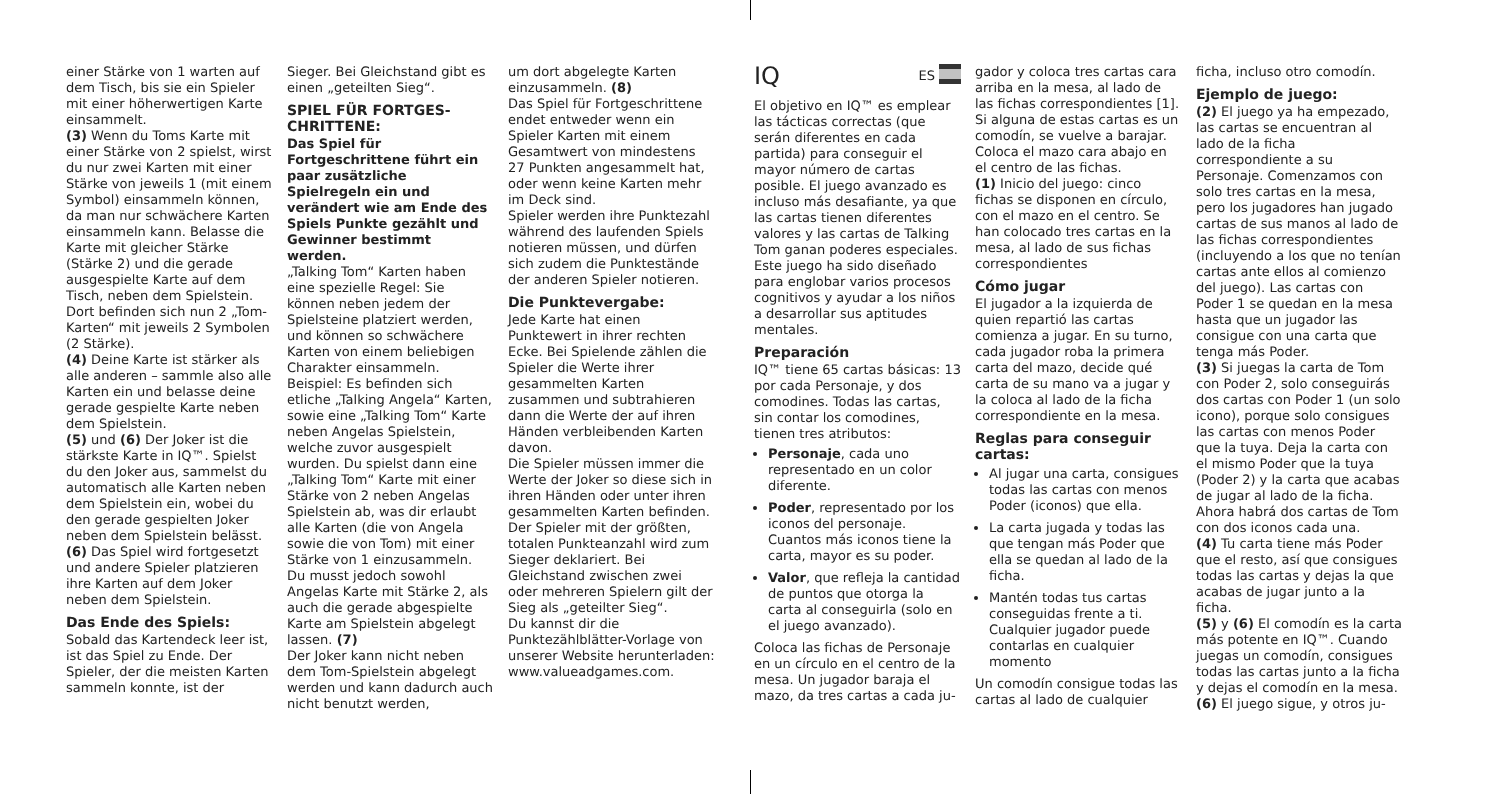einer Stärke von 1 warten auf dem Tisch, bis sie ein Spieler mit einer höherwertigen Karte einsammelt.
(3) Wenn du Toms Karte mit einer Stärke von 2 spielst, wirst du nur zwei Karten mit einer Stärke von jeweils 1 (mit einem Symbol) einsammeln können, da man nur schwächere Karten einsammeln kann. Belasse die Karte mit gleicher Stärke (Stärke 2) und die gerade ausgespielte Karte auf dem Tisch, neben dem Spielstein. Dort befinden sich nun 2 „Tom-Karten“ mit jeweils 2 Symbolen (2 Stärke).
(4) Deine Karte ist stärker als alle anderen – sammle also alle Karten ein und belasse deine gerade gespielte Karte neben dem Spielstein.
(5) und (6) Der Joker ist die stärkste Karte in IQ™. Spielst du den Joker aus, sammelst du automatisch alle Karten neben dem Spielstein ein, wobei du den gerade gespielten Joker neben dem Spielstein belässt. (6) Das Spiel wird fortgesetzt und andere Spieler platzieren ihre Karten auf dem Joker neben dem Spielstein.
Das Ende des Spiels:
Sobald das Kartendeck leer ist, ist das Spiel zu Ende. Der Spieler, der die meisten Karten sammeln konnte, ist der
Sieger. Bei Gleichstand gibt es einen „geteilten Sieg“.
SPIEL FÜR FORTGES-CHRITTENE:
Das Spiel für Fortgeschrittene führt ein paar zusätzliche Spielregeln ein und verändert wie am Ende des Spiels Punkte gezählt und Gewinner bestimmt werden.
„Talking Tom“ Karten haben eine spezielle Regel: Sie können neben jedem der Spielsteine platziert werden, und können so schwächere Karten von einem beliebigen Charakter einsammeln. Beispiel: Es befinden sich etliche „Talking Angela“ Karten, sowie eine „Talking Tom“ Karte neben Angelas Spielstein, welche zuvor ausgespielt wurden. Du spielst dann eine „Talking Tom“ Karte mit einer Stärke von 2 neben Angelas Spielstein ab, was dir erlaubt alle Karten (die von Angela sowie die von Tom) mit einer Stärke von 1 einzusammeln. Du musst jedoch sowohl Angelas Karte mit Stärke 2, als auch die gerade abgespielte Karte am Spielstein abgelegt lassen. (7)
Der Joker kann nicht neben dem Tom-Spielstein abgelegt werden und kann dadurch auch nicht benutzt werden,
um dort abgelegte Karten einzusammeln. (8)
Das Spiel für Fortgeschrittene endet entweder wenn ein Spieler Karten mit einem Gesamtwert von mindestens 27 Punkten angesammelt hat, oder wenn keine Karten mehr im Deck sind.
Spieler werden ihre Punktezahl während des laufenden Spiels notieren müssen, und dürfen sich zudem die Punktestände der anderen Spieler notieren.
Die Punktevergabe:
Jede Karte hat einen Punktewert in ihrer rechten Ecke. Bei Spielende zählen die Spieler die Werte ihrer gesammelten Karten zusammen und subtrahieren dann die Werte der auf ihren Händen verbleibenden Karten davon.
Die Spieler müssen immer die Werte der Joker so diese sich in ihren Händen oder unter ihren gesammelten Karten befinden. Der Spieler mit der größten, totalen Punkteanzahl wird zum Sieger deklariert. Bei Gleichstand zwischen zwei oder mehreren Spielern gilt der Sieg als „geteilter Sieg“.
Du kannst dir die Punktezählblätter-Vorlage von unserer Website herunterladen: www.valueadgames.com.
IQ ES
El objetivo en IQ™ es emplear las tácticas correctas (que serán diferentes en cada partida) para conseguir el mayor número de cartas posible. El juego avanzado es incluso más desafiante, ya que las cartas tienen diferentes valores y las cartas de Talking Tom ganan poderes especiales. Este juego ha sido diseñado para englobar varios procesos cognitivos y ayudar a los niños a desarrollar sus aptitudes mentales.
Preparación
IQ™ tiene 65 cartas básicas: 13 por cada Personaje, y dos comodines. Todas las cartas, sin contar los comodines, tienen tres atributos:
Personaje, cada uno representado en un color diferente.
Poder, representado por los iconos del personaje. Cuantos más iconos tiene la carta, mayor es su poder.
Valor, que refleja la cantidad de puntos que otorga la carta al conseguirla (solo en el juego avanzado).
Coloca las fichas de Personaje en un círculo en el centro de la mesa. Un jugador baraja el mazo, da tres cartas a cada ju-
gador y coloca tres cartas cara arriba en la mesa, al lado de las fichas correspondientes [1]. Si alguna de estas cartas es un comodín, se vuelve a barajar. Coloca el mazo cara abajo en el centro de las fichas.
(1) Inicio del juego: cinco fichas se disponen en círculo, con el mazo en el centro. Se han colocado tres cartas en la mesa, al lado de sus fichas correspondientes
Cómo jugar
El jugador a la izquierda de quien repartió las cartas comienza a jugar. En su turno, cada jugador roba la primera carta del mazo, decide qué carta de su mano va a jugar y la coloca al lado de la ficha correspondiente en la mesa.
Reglas para conseguir cartas:
Al jugar una carta, consigues todas las cartas con menos Poder (iconos) que ella.
La carta jugada y todas las que tengan más Poder que ella se quedan al lado de la ficha.
Mantén todas tus cartas conseguidas frente a ti. Cualquier jugador puede contarlas en cualquier momento
Un comodín consigue todas las cartas al lado de cualquier
ficha, incluso otro comodín.
Ejemplo de juego:
(2) El juego ya ha empezado, las cartas se encuentran al lado de la ficha correspondiente a su Personaje. Comenzamos con solo tres cartas en la mesa, pero los jugadores han jugado cartas de sus manos al lado de las fichas correspondientes (incluyendo a los que no tenían cartas ante ellos al comienzo del juego). Las cartas con Poder 1 se quedan en la mesa hasta que un jugador las consigue con una carta que tenga más Poder.
(3) Si juegas la carta de Tom con Poder 2, solo conseguirás dos cartas con Poder 1 (un solo icono), porque solo consigues las cartas con menos Poder que la tuya. Deja la carta con el mismo Poder que la tuya (Poder 2) y la carta que acabas de jugar al lado de la ficha. Ahora habrá dos cartas de Tom con dos iconos cada una.
(4) Tu carta tiene más Poder que el resto, así que consigues todas las cartas y dejas la que acabas de jugar junto a la ficha.
(5) y (6) El comodín es la carta más potente en IQ™. Cuando juegas un comodín, consigues todas las cartas junto a la ficha y dejas el comodín en la mesa. (6) El juego sigue, y otros ju-